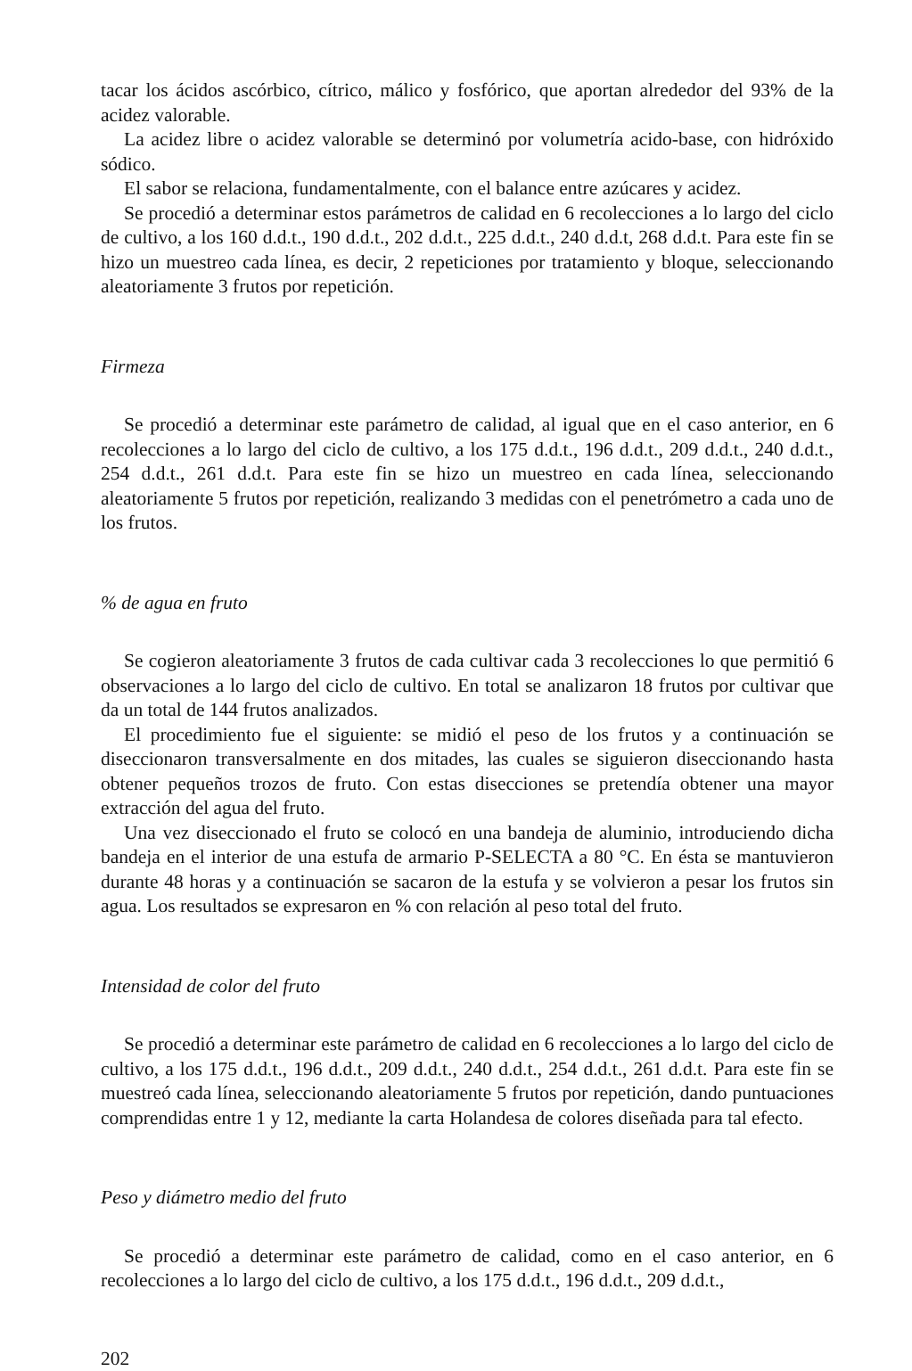tacar los ácidos ascórbico, cítrico, málico y fosfórico, que aportan alrededor del 93% de la acidez valorable.
La acidez libre o acidez valorable se determinó por volumetría acido-base, con hidróxido sódico.
El sabor se relaciona, fundamentalmente, con el balance entre azúcares y acidez.
Se procedió a determinar estos parámetros de calidad en 6 recolecciones a lo largo del ciclo de cultivo, a los 160 d.d.t., 190 d.d.t., 202 d.d.t., 225 d.d.t., 240 d.d.t, 268 d.d.t. Para este fin se hizo un muestreo cada línea, es decir, 2 repeticiones por tratamiento y bloque, seleccionando aleatoriamente 3 frutos por repetición.
Firmeza
Se procedió a determinar este parámetro de calidad, al igual que en el caso anterior, en 6 recolecciones a lo largo del ciclo de cultivo, a los 175 d.d.t., 196 d.d.t., 209 d.d.t., 240 d.d.t., 254 d.d.t., 261 d.d.t. Para este fin se hizo un muestreo en cada línea, seleccionando aleatoriamente 5 frutos por repetición, realizando 3 medidas con el penetrómetro a cada uno de los frutos.
% de agua en fruto
Se cogieron aleatoriamente 3 frutos de cada cultivar cada 3 recolecciones lo que permitió 6 observaciones a lo largo del ciclo de cultivo. En total se analizaron 18 frutos por cultivar que da un total de 144 frutos analizados.
El procedimiento fue el siguiente: se midió el peso de los frutos y a continuación se diseccionaron transversalmente en dos mitades, las cuales se siguieron diseccionando hasta obtener pequeños trozos de fruto. Con estas disecciones se pretendía obtener una mayor extracción del agua del fruto.
Una vez diseccionado el fruto se colocó en una bandeja de aluminio, introduciendo dicha bandeja en el interior de una estufa de armario P-SELECTA a 80 °C. En ésta se mantuvieron durante 48 horas y a continuación se sacaron de la estufa y se volvieron a pesar los frutos sin agua. Los resultados se expresaron en % con relación al peso total del fruto.
Intensidad de color del fruto
Se procedió a determinar este parámetro de calidad en 6 recolecciones a lo largo del ciclo de cultivo, a los 175 d.d.t., 196 d.d.t., 209 d.d.t., 240 d.d.t., 254 d.d.t., 261 d.d.t. Para este fin se muestreó cada línea, seleccionando aleatoriamente 5 frutos por repetición, dando puntuaciones comprendidas entre 1 y 12, mediante la carta Holandesa de colores diseñada para tal efecto.
Peso y diámetro medio del fruto
Se procedió a determinar este parámetro de calidad, como en el caso anterior, en 6 recolecciones a lo largo del ciclo de cultivo, a los 175 d.d.t., 196 d.d.t., 209 d.d.t.,
202